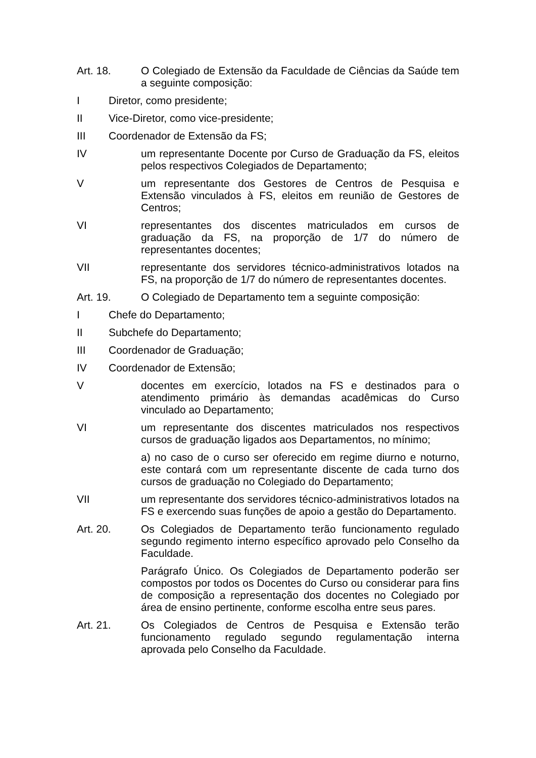Art. 18. O Colegiado de Extensão da Faculdade de Ciências da Saúde tem a seguinte composição:
I Diretor, como presidente;
II Vice-Diretor, como vice-presidente;
III Coordenador de Extensão da FS;
IV um representante Docente por Curso de Graduação da FS, eleitos pelos respectivos Colegiados de Departamento;
V um representante dos Gestores de Centros de Pesquisa e Extensão vinculados à FS, eleitos em reunião de Gestores de Centros;
VI representantes dos discentes matriculados em cursos de graduação da FS, na proporção de 1/7 do número de representantes docentes;
VII representante dos servidores técnico-administrativos lotados na FS, na proporção de 1/7 do número de representantes docentes.
Art. 19. O Colegiado de Departamento tem a seguinte composição:
I Chefe do Departamento;
II Subchefe do Departamento;
III Coordenador de Graduação;
IV Coordenador de Extensão;
V docentes em exercício, lotados na FS e destinados para o atendimento primário às demandas acadêmicas do Curso vinculado ao Departamento;
VI um representante dos discentes matriculados nos respectivos cursos de graduação ligados aos Departamentos, no mínimo;
a) no caso de o curso ser oferecido em regime diurno e noturno, este contará com um representante discente de cada turno dos cursos de graduação no Colegiado do Departamento;
VII um representante dos servidores técnico-administrativos lotados na FS e exercendo suas funções de apoio a gestão do Departamento.
Art. 20. Os Colegiados de Departamento terão funcionamento regulado segundo regimento interno específico aprovado pelo Conselho da Faculdade.
Parágrafo Único. Os Colegiados de Departamento poderão ser compostos por todos os Docentes do Curso ou considerar para fins de composição a representação dos docentes no Colegiado por área de ensino pertinente, conforme escolha entre seus pares.
Art. 21. Os Colegiados de Centros de Pesquisa e Extensão terão funcionamento regulado segundo regulamentação interna aprovada pelo Conselho da Faculdade.